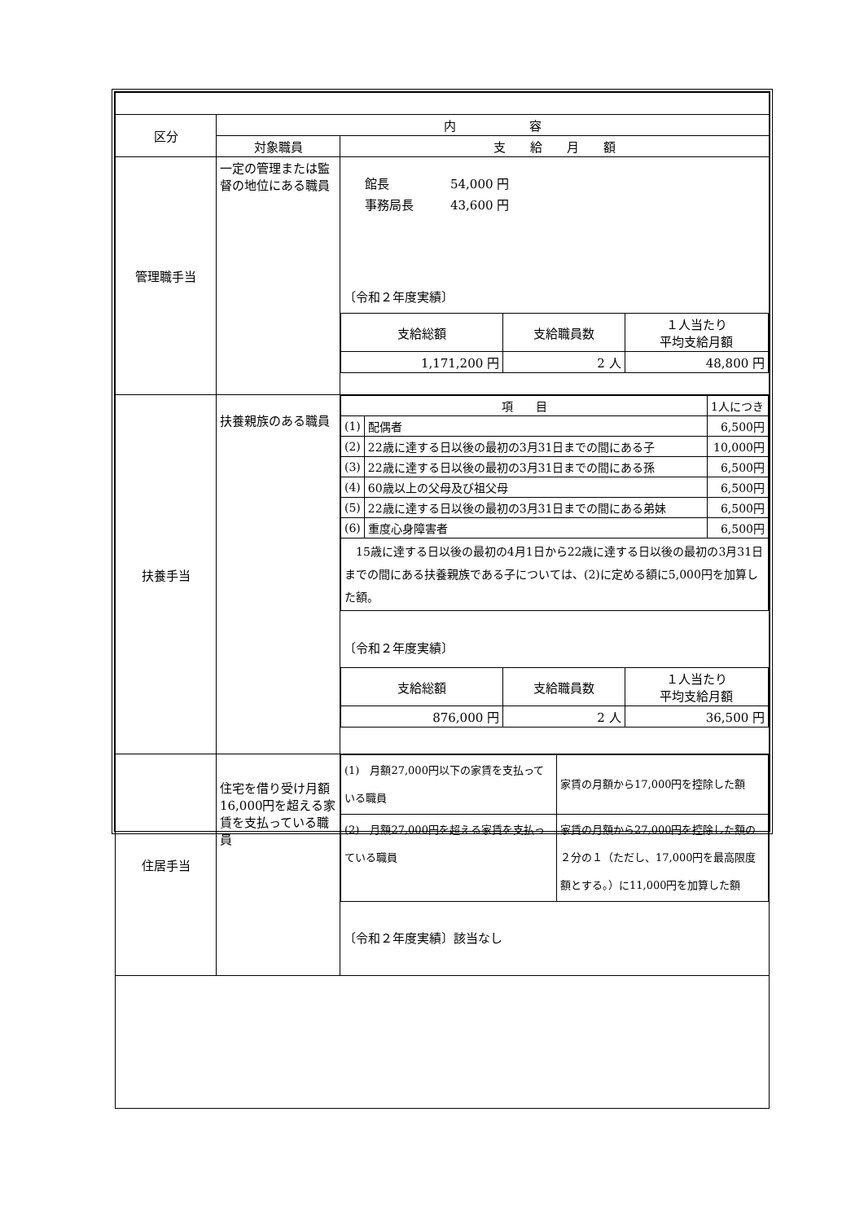| 区分 | 内 容 | |
| | 対象職員 | 支 給 月 額 |
| 管理職手当 | 一定の管理または監督の地位にある職員 | 館長 54,000 円 事務局長 43,600 円 〔令和２年度実績〕 / 支給総額 / 支給職員数 / １人当たり 平均支給月額 / / 1,171,200 円 / 2 人 / 48,800 円 / |
| 扶養手当 | 扶養親族のある職員 | / 項 目 / / 1人につき / / (1) / 配偶者 / 6,500円 / / (2) / 22歳に達する日以後の最初の3月31日までの間にある子 / 10,000円 / / (3) / 22歳に達する日以後の最初の3月31日までの間にある孫 / 6,500円 / / (4) / 60歳以上の父母及び祖父母 / 6,500円 / / (5) / 22歳に達する日以後の最初の3月31日までの間にある弟妹 / 6,500円 / / (6) / 重度心身障害者 / 6,500円 / / 15歳に達する日以後の最初の4月1日から22歳に達する日以後の最初の3月31日までの間にある扶養親族である子については、(2)に定める額に5,000円を加算した額。 / / / 〔令和２年度実績〕 / 支給総額 / 支給職員数 / １人当たり 平均支給月額 / / 876,000 円 / 2 人 / 36,500 円 / |
| 住居手当 | 住宅を借り受け月額16,000円を超える家賃を支払っている職員 | / (1) 月額27,000円以下の家賃を支払っている職員 / 家賃の月額から17,000円を控除した額 / / (2) 月額27,000円を超える家賃を支払っている職員 / 家賃の月額から27,000円を控除した額の２分の１（ただし、17,000円を最高限度額とする。）に11,000円を加算した額 / 〔令和２年度実績〕該当なし |